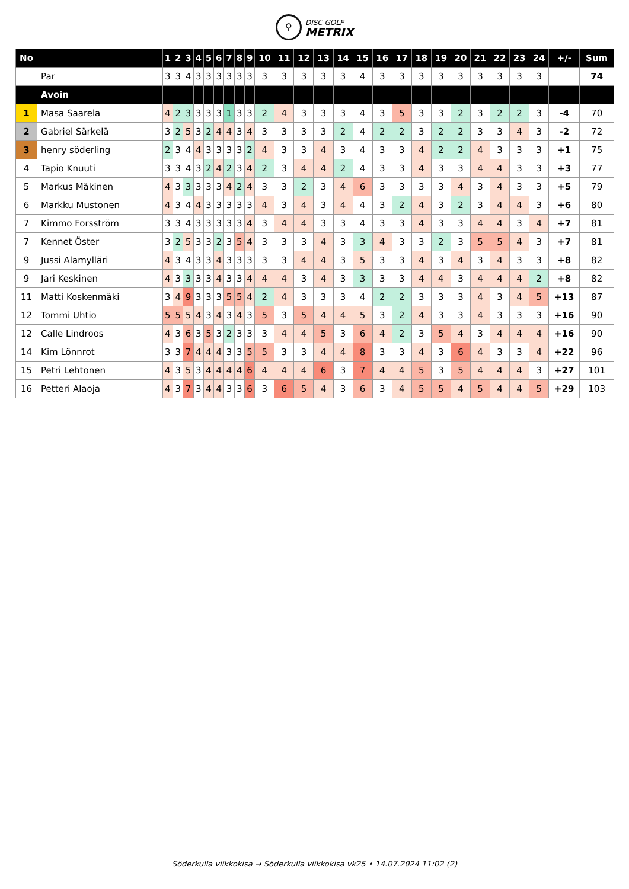⚲ DISC GOLF
METRIX
| No | | 1 | 2 | 3 | 4 | 5 | 6 | 7 | 8 | 9 | 10 | 11 | 12 | 13 | 14 | 15 | 16 | 17 | 18 | 19 | 20 | 21 | 22 | 23 | 24 | +/- | Sum |
| --- | --- | --- | --- | --- | --- | --- | --- | --- | --- | --- | --- | --- | --- | --- | --- | --- | --- | --- | --- | --- | --- | --- | --- | --- | --- | --- | --- |
| | Par | 3 | 3 | 4 | 3 | 3 | 3 | 3 | 3 | 3 | 3 | 3 | 3 | 3 | 3 | 4 | 3 | 3 | 3 | 3 | 3 | 3 | 3 | 3 | 3 | | 74 |
| | Avoin | | | | | | | | | | | | | | | | | | | | | | | | | | |
| 1 | Masa Saarela | 4 | 2 | 3 | 3 | 3 | 3 | 1 | 3 | 3 | 2 | 4 | 3 | 3 | 3 | 4 | 3 | 5 | 3 | 3 | 2 | 3 | 2 | 2 | 3 | -4 | 70 |
| 2 | Gabriel Särkelä | 3 | 2 | 5 | 3 | 2 | 4 | 4 | 3 | 4 | 3 | 3 | 3 | 3 | 2 | 4 | 2 | 2 | 3 | 2 | 2 | 3 | 3 | 4 | 3 | -2 | 72 |
| 3 | henry söderling | 2 | 3 | 4 | 4 | 3 | 3 | 3 | 3 | 2 | 4 | 3 | 3 | 4 | 3 | 4 | 3 | 3 | 4 | 2 | 2 | 4 | 3 | 3 | 3 | +1 | 75 |
| 4 | Tapio Knuuti | 3 | 3 | 4 | 3 | 2 | 4 | 2 | 3 | 4 | 2 | 3 | 4 | 4 | 2 | 4 | 3 | 3 | 4 | 3 | 3 | 4 | 4 | 3 | 3 | +3 | 77 |
| 5 | Markus Mäkinen | 4 | 3 | 3 | 3 | 3 | 3 | 4 | 2 | 4 | 3 | 3 | 2 | 3 | 4 | 6 | 3 | 3 | 3 | 3 | 4 | 3 | 4 | 3 | 3 | +5 | 79 |
| 6 | Markku Mustonen | 4 | 3 | 4 | 4 | 3 | 3 | 3 | 3 | 3 | 4 | 3 | 4 | 3 | 4 | 4 | 3 | 2 | 4 | 3 | 2 | 3 | 4 | 4 | 3 | +6 | 80 |
| 7 | Kimmo Forsström | 3 | 3 | 4 | 3 | 3 | 3 | 3 | 3 | 4 | 3 | 4 | 4 | 3 | 3 | 4 | 3 | 3 | 4 | 3 | 3 | 4 | 4 | 3 | 4 | +7 | 81 |
| 7 | Kennet Öster | 3 | 2 | 5 | 3 | 3 | 2 | 3 | 5 | 4 | 3 | 3 | 3 | 4 | 3 | 3 | 4 | 3 | 3 | 2 | 3 | 5 | 5 | 4 | 3 | +7 | 81 |
| 9 | Jussi Alamylläri | 4 | 3 | 4 | 3 | 3 | 4 | 3 | 3 | 3 | 3 | 3 | 4 | 4 | 3 | 5 | 3 | 3 | 4 | 3 | 4 | 3 | 4 | 3 | 3 | +8 | 82 |
| 9 | Jari Keskinen | 4 | 3 | 3 | 3 | 3 | 4 | 3 | 3 | 4 | 4 | 4 | 3 | 4 | 3 | 3 | 3 | 3 | 4 | 4 | 3 | 4 | 4 | 4 | 2 | +8 | 82 |
| 11 | Matti Koskenmäki | 3 | 4 | 9 | 3 | 3 | 3 | 5 | 5 | 4 | 2 | 4 | 3 | 3 | 3 | 4 | 2 | 2 | 3 | 3 | 3 | 4 | 3 | 4 | 5 | +13 | 87 |
| 12 | Tommi Uhtio | 5 | 5 | 5 | 4 | 3 | 4 | 3 | 4 | 3 | 5 | 3 | 5 | 4 | 4 | 5 | 3 | 2 | 4 | 3 | 3 | 4 | 3 | 3 | 3 | +16 | 90 |
| 12 | Calle Lindroos | 4 | 3 | 6 | 3 | 5 | 3 | 2 | 3 | 3 | 3 | 4 | 4 | 5 | 3 | 6 | 4 | 2 | 3 | 5 | 4 | 3 | 4 | 4 | 4 | +16 | 90 |
| 14 | Kim Lönnrot | 3 | 3 | 7 | 4 | 4 | 4 | 3 | 3 | 5 | 5 | 3 | 3 | 4 | 4 | 8 | 3 | 3 | 4 | 3 | 6 | 4 | 3 | 3 | 4 | +22 | 96 |
| 15 | Petri Lehtonen | 4 | 3 | 5 | 3 | 4 | 4 | 4 | 4 | 6 | 4 | 4 | 4 | 6 | 3 | 7 | 4 | 4 | 5 | 3 | 5 | 4 | 4 | 4 | 3 | +27 | 101 |
| 16 | Petteri Alaoja | 4 | 3 | 7 | 3 | 4 | 4 | 3 | 3 | 6 | 3 | 6 | 5 | 4 | 3 | 6 | 3 | 4 | 5 | 5 | 4 | 5 | 4 | 4 | 5 | +29 | 103 |
Söderkulla viikkokisa → Söderkulla viikkokisa vk25 • 14.07.2024 11:02 (2)